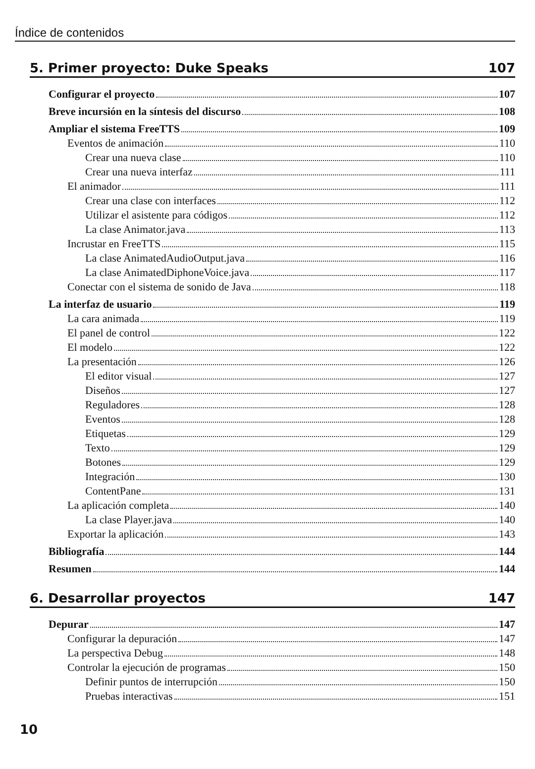Índice de contenidos
5. Primer proyecto: Duke Speaks 107
Configurar el proyecto 107
Breve incursión en la síntesis del discurso 108
Ampliar el sistema FreeTTS 109
Eventos de animación 110
Crear una nueva clase 110
Crear una nueva interfaz 111
El animador 111
Crear una clase con interfaces 112
Utilizar el asistente para códigos 112
La clase Animator.java 113
Incrustar en FreeTTS 115
La clase AnimatedAudioOutput.java 116
La clase AnimatedDiphoneVoice.java 117
Conectar con el sistema de sonido de Java 118
La interfaz de usuario 119
La cara animada 119
El panel de control 122
El modelo 122
La presentación 126
El editor visual 127
Diseños 127
Reguladores 128
Eventos 128
Etiquetas 129
Texto 129
Botones 129
Integración 130
ContentPane 131
La aplicación completa 140
La clase Player.java 140
Exportar la aplicación 143
Bibliografía 144
Resumen 144
6. Desarrollar proyectos 147
Depurar 147
Configurar la depuración 147
La perspectiva Debug 148
Controlar la ejecución de programas 150
Definir puntos de interrupción 150
Pruebas interactivas 151
10